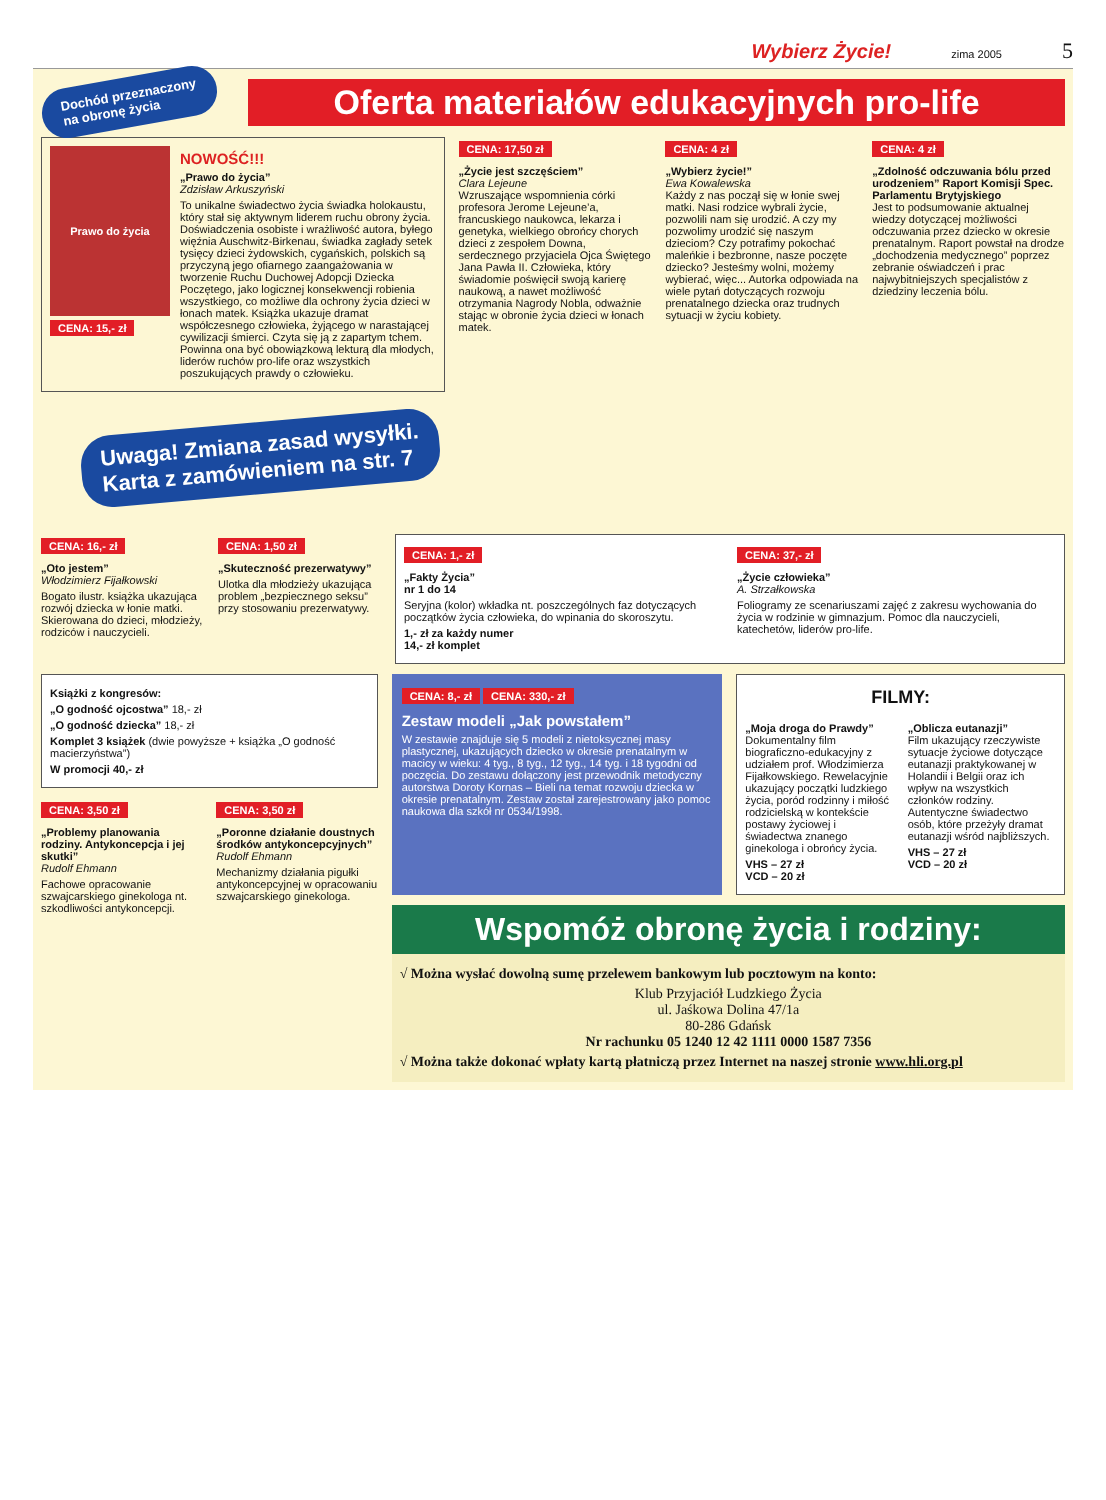Wybierz Życie! zima 2005 5
Dochód przeznaczony
na obronę życia
Oferta materiałów edukacyjnych pro-life
Prawo do życia
CENA: 15,- zł
NOWOŚĆ!!!
„Prawo do życia”
Zdzisław Arkuszyński
To unikalne świadectwo życia świadka holokaustu, który stał się aktywnym liderem ruchu obrony życia. Doświadczenia osobiste i wrażliwość autora, byłego więźnia Auschwitz-Birkenau, świadka zagłady setek tysięcy dzieci żydowskich, cygańskich, polskich są przyczyną jego ofiarnego zaangażowania w tworzenie Ruchu Duchowej Adopcji Dziecka Poczętego, jako logicznej konsekwencji robienia wszystkiego, co możliwe dla ochrony życia dzieci w łonach matek. Książka ukazuje dramat współczesnego człowieka, żyjącego w narastającej cywilizacji śmierci. Czyta się ją z zapartym tchem. Powinna ona być obowiązkową lekturą dla młodych, liderów ruchów pro-life oraz wszystkich poszukujących prawdy o człowieku.
CENA: 17,50 zł
„Życie jest szczęściem”
Clara Lejeune
Wzruszające wspomnienia córki profesora Jerome Lejeune’a, francuskiego naukowca, lekarza i genetyka, wielkiego obrońcy chorych dzieci z zespołem Downa, serdecznego przyjaciela Ojca Świętego Jana Pawła II. Człowieka, który świadomie poświęcił swoją karierę naukową, a nawet możliwość otrzymania Nagrody Nobla, odważnie stając w obronie życia dzieci w łonach matek.
CENA: 4 zł
„Wybierz życie!”
Ewa Kowalewska
Każdy z nas począł się w łonie swej matki. Nasi rodzice wybrali życie, pozwolili nam się urodzić. A czy my pozwolimy urodzić się naszym dzieciom? Czy potrafimy pokochać maleńkie i bezbronne, nasze poczęte dziecko? Jesteśmy wolni, możemy wybierać, więc... Autorka odpowiada na wiele pytań dotyczących rozwoju prenatalnego dziecka oraz trudnych sytuacji w życiu kobiety.
CENA: 4 zł
„Zdolność odczuwania bólu przed urodzeniem” Raport Komisji Spec. Parlamentu Brytyjskiego
Jest to podsumowanie aktualnej wiedzy dotyczącej możliwości odczuwania przez dziecko w okresie prenatalnym. Raport powstał na drodze „dochodzenia medycznego” poprzez zebranie oświadczeń i prac najwybitniejszych specjalistów z dziedziny leczenia bólu.
Uwaga! Zmiana zasad wysyłki.
Karta z zamówieniem na str. 7
CENA: 16,- zł
„Oto jestem”
Włodzimierz Fijałkowski
Bogato ilustr. książka ukazująca rozwój dziecka w łonie matki. Skierowana do dzieci, młodzieży, rodziców i nauczycieli.
CENA: 1,50 zł
„Skuteczność prezerwatywy”
Ulotka dla młodzieży ukazująca problem „bezpiecznego seksu” przy stosowaniu prezerwatywy.
CENA: 1,- zł
„Fakty Życia”
nr 1 do 14
Seryjna (kolor) wkładka nt. poszczególnych faz dotyczących początków życia człowieka, do wpinania do skoroszytu.
1,- zł za każdy numer
14,- zł komplet
CENA: 37,- zł
„Życie człowieka”
A. Strzałkowska
Foliogramy ze scenariuszami zajęć z zakresu wychowania do życia w rodzinie w gimnazjum. Pomoc dla nauczycieli, katechetów, liderów pro-life.
Książki z kongresów:
„O godność ojcostwa” 18,- zł
„O godność dziecka” 18,- zł
Komplet 3 książek (dwie powyższe + książka „O godność macierzyństwa”)
W promocji 40,- zł
CENA: 3,50 zł
„Problemy planowania rodziny. Antykoncepcja i jej skutki”
Rudolf Ehmann
Fachowe opracowanie szwajcarskiego ginekologa nt. szkodliwości antykoncepcji.
CENA: 3,50 zł
„Poronne działanie doustnych środków antykoncepcyjnych”
Rudolf Ehmann
Mechanizmy działania pigułki antykoncepcyjnej w opracowaniu szwajcarskiego ginekologa.
CENA: 8,- zł CENA: 330,- zł
Zestaw modeli „Jak powstałem”
W zestawie znajduje się 5 modeli z nietoksycznej masy plastycznej, ukazujących dziecko w okresie prenatalnym w macicy w wieku: 4 tyg., 8 tyg., 12 tyg., 14 tyg. i 18 tygodni od poczęcia. Do zestawu dołączony jest przewodnik metodyczny autorstwa Doroty Kornas – Bieli na temat rozwoju dziecka w okresie prenatalnym. Zestaw został zarejestrowany jako pomoc naukowa dla szkół nr 0534/1998.
FILMY:
„Moja droga do Prawdy”
Dokumentalny film biograficzno-edukacyjny z udziałem prof. Włodzimierza Fijałkowskiego. Rewelacyjnie ukazujący początki ludzkiego życia, poród rodzinny i miłość rodzicielską w kontekście postawy życiowej i świadectwa znanego ginekologa i obrońcy życia.
VHS – 27 zł
VCD – 20 zł
„Oblicza eutanazji”
Film ukazujący rzeczywiste sytuacje życiowe dotyczące eutanazji praktykowanej w Holandii i Belgii oraz ich wpływ na wszystkich członków rodziny. Autentyczne świadectwo osób, które przeżyły dramat eutanazji wśród najbliższych.
VHS – 27 zł
VCD – 20 zł
Wspomóż obronę życia i rodziny:
√ Można wysłać dowolną sumę przelewem bankowym lub pocztowym na konto:
Klub Przyjaciół Ludzkiego Życia
ul. Jaśkowa Dolina 47/1a
80-286 Gdańsk
Nr rachunku 05 1240 12 42 1111 0000 1587 7356
√ Można także dokonać wpłaty kartą płatniczą przez Internet na naszej stronie www.hli.org.pl